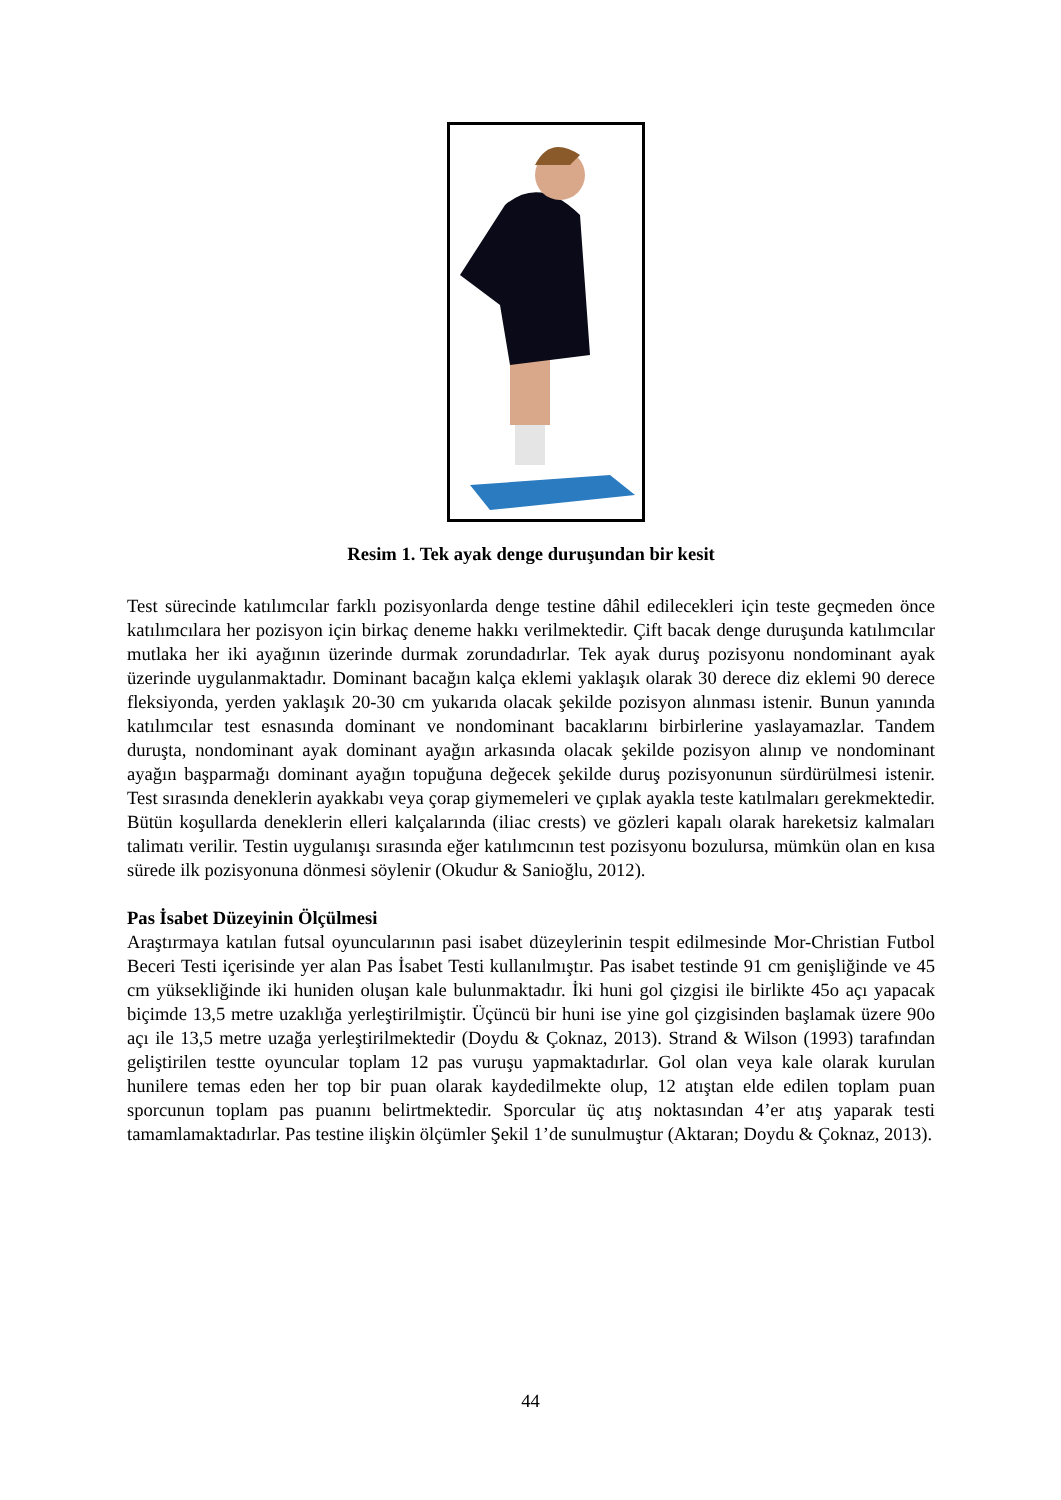Resim 1. Tek ayak denge duruşundan bir kesit
Test sürecinde katılımcılar farklı pozisyonlarda denge testine dâhil edilecekleri için teste geçmeden önce katılımcılara her pozisyon için birkaç deneme hakkı verilmektedir. Çift bacak denge duruşunda katılımcılar mutlaka her iki ayağının üzerinde durmak zorundadırlar. Tek ayak duruş pozisyonu nondominant ayak üzerinde uygulanmaktadır. Dominant bacağın kalça eklemi yaklaşık olarak 30 derece diz eklemi 90 derece fleksiyonda, yerden yaklaşık 20-30 cm yukarıda olacak şekilde pozisyon alınması istenir. Bunun yanında katılımcılar test esnasında dominant ve nondominant bacaklarını birbirlerine yaslayamazlar. Tandem duruşta, nondominant ayak dominant ayağın arkasında olacak şekilde pozisyon alınıp ve nondominant ayağın başparmağı dominant ayağın topuğuna değecek şekilde duruş pozisyonunun sürdürülmesi istenir. Test sırasında deneklerin ayakkabı veya çorap giymemeleri ve çıplak ayakla teste katılmaları gerekmektedir. Bütün koşullarda deneklerin elleri kalçalarında (iliac crests) ve gözleri kapalı olarak hareketsiz kalmaları talimatı verilir. Testin uygulanışı sırasında eğer katılımcının test pozisyonu bozulursa, mümkün olan en kısa sürede ilk pozisyonuna dönmesi söylenir (Okudur & Sanioğlu, 2012).
Pas İsabet Düzeyinin Ölçülmesi
Araştırmaya katılan futsal oyuncularının pasi isabet düzeylerinin tespit edilmesinde Mor-Christian Futbol Beceri Testi içerisinde yer alan Pas İsabet Testi kullanılmıştır. Pas isabet testinde 91 cm genişliğinde ve 45 cm yüksekliğinde iki huniden oluşan kale bulunmaktadır. İki huni gol çizgisi ile birlikte 45o açı yapacak biçimde 13,5 metre uzaklığa yerleştirilmiştir. Üçüncü bir huni ise yine gol çizgisinden başlamak üzere 90o açı ile 13,5 metre uzağa yerleştirilmektedir (Doydu & Çoknaz, 2013). Strand & Wilson (1993) tarafından geliştirilen testte oyuncular toplam 12 pas vuruşu yapmaktadırlar. Gol olan veya kale olarak kurulan hunilere temas eden her top bir puan olarak kaydedilmekte olup, 12 atıştan elde edilen toplam puan sporcunun toplam pas puanını belirtmektedir. Sporcular üç atış noktasından 4’er atış yaparak testi tamamlamaktadırlar. Pas testine ilişkin ölçümler Şekil 1’de sunulmuştur (Aktaran; Doydu & Çoknaz, 2013).
44